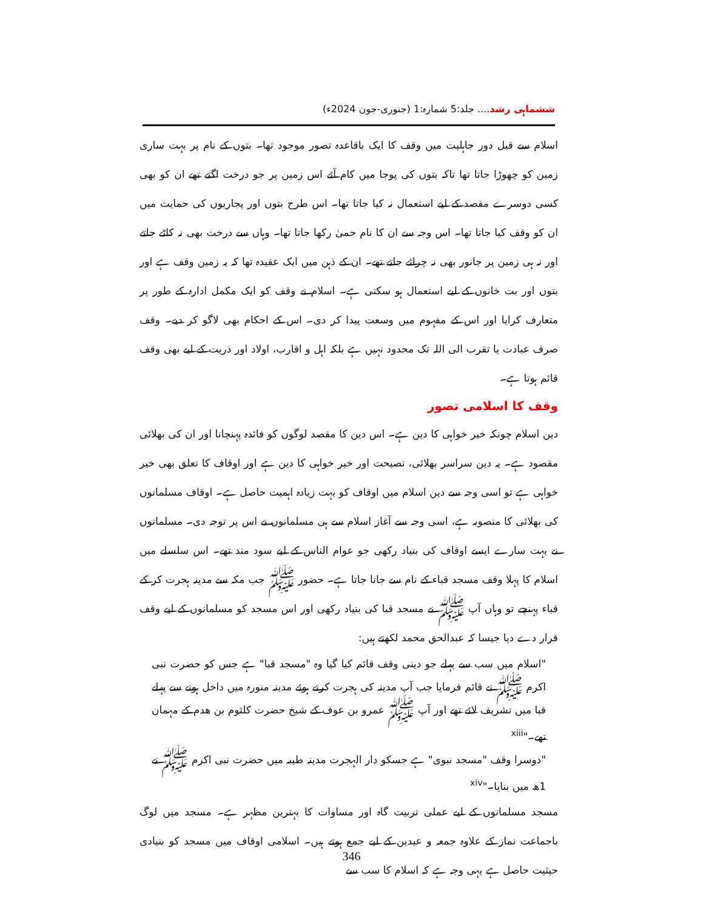ششماہی رشد.... جلد:5 شمارہ:1 (جنوری-جون 2024ء)
اسلام سے قبل دور جاہلیت میں وقف کا ایک باقاعدہ تصور موجود تھا۔ بتوں کے نام پر بہت ساری زمین کو چھوڑا جاتا تھا تاکہ بتوں کی پوجا میں کام آئے اس زمین پر جو درخت اگتے تھے ان کو بھی کسی دوسرے مقصد کے لیے استعمال نہ کیا جاتا تھا۔ اس طرح بتوں اور پجاریوں کی حمایت میں ان کو وقف کیا جاتا تھا۔ اس وجہ سے ان کا نام حمیٰ رکھا جاتا تھا۔ وہاں سے درخت بھی نہ کاٹے جاتے اور نہ ہی زمین پر جانور بھی نہ چرائے جاتے تھے۔ ان کے ذہن میں ایک عقیدہ تھا کہ یہ زمین وقف ہے اور بتوں اور بت خانوں کے لیے استعمال ہو سکتی ہے۔ اسلام نے وقف کو ایک مکمل ادارہ کے طور پر متعارف کرایا اور اس کے مفہوم میں وسعت پیدا کر دی۔ اس کے احکام بھی لاگو کر دیے۔ وقف صرف عبادت یا تقرب الی اللہ تک محدود نہیں ہے بلکہ اہل و اقارب، اولاد اور ذریت کے لیے بھی وقف قائم ہوتا ہے۔
وقف کا اسلامی تصور
دین اسلام چونکہ خیر خواہی کا دین ہے۔ اس دین کا مقصد لوگوں کو فائدہ پہنچانا اور ان کی بھلائی مقصود ہے۔ یہ دین سراسر بھلائی، نصیحت اور خیر خواہی کا دین ہے اور اوقاف کا تعلق بھی خیر خواہی ہے تو اسی وجہ سے دین اسلام میں اوقاف کو بہت زیادہ اہمیت حاصل ہے۔ اوقاف مسلمانوں کی بھلائی کا منصوبہ ہے، اسی وجہ سے آغاز اسلام سے ہی مسلمانوں نے اس پر توجہ دی۔ مسلمانوں نے بہت سارے ایسے اوقاف کی بنیاد رکھی جو عوام الناس کے لیے سود مند تھے۔ اس سلسلے میں اسلام کا پہلا وقف مسجد قباء کے نام سے جانا جاتا ہے۔ حضور ﷺ جب مکہ سے مدینہ ہجرت کر کے قباء پہنچے تو وہاں آپ ﷺ نے مسجد قبا کی بنیاد رکھی اور اس مسجد کو مسلمانوں کے لیے وقف قرار دے دیا جیسا کہ عبدالحق محمد لکھتے ہیں:
"اسلام میں سب سے پہلے جو دینی وقف قائم کیا گیا وہ "مسجد قبا" ہے جس کو حضرت نبی اکرم ﷺ نے قائم فرمایا جب آپ مدینہ کی ہجرت کرتے ہوئے مدینہ منورہ میں داخل ہونے سے پہلے قبا میں تشریف لائے تھے اور آپ ﷺ عمرو بن عوف کے شیخ حضرت کلثوم بن ھدم کے مہمان تھے۔"<sup>xiii</sup>
"دوسرا وقف "مسجد نبوی" ہے جسکو دار الہجرت مدینہ طیبہ میں حضرت نبی اکرم ﷺ نے 1ھ میں بنایا۔"<sup>xiv</sup>
مسجد مسلمانوں کے لیے عملی تربیت گاہ اور مساوات کا بہترین مظہر ہے۔ مسجد میں لوگ باجماعت نماز کے علاوہ جمعہ و عیدین کے لیے جمع ہوتے ہیں۔ اسلامی اوقاف میں مسجد کو بنیادی حیثیت حاصل ہے یہی وجہ ہے کہ اسلام کا سب سے
346